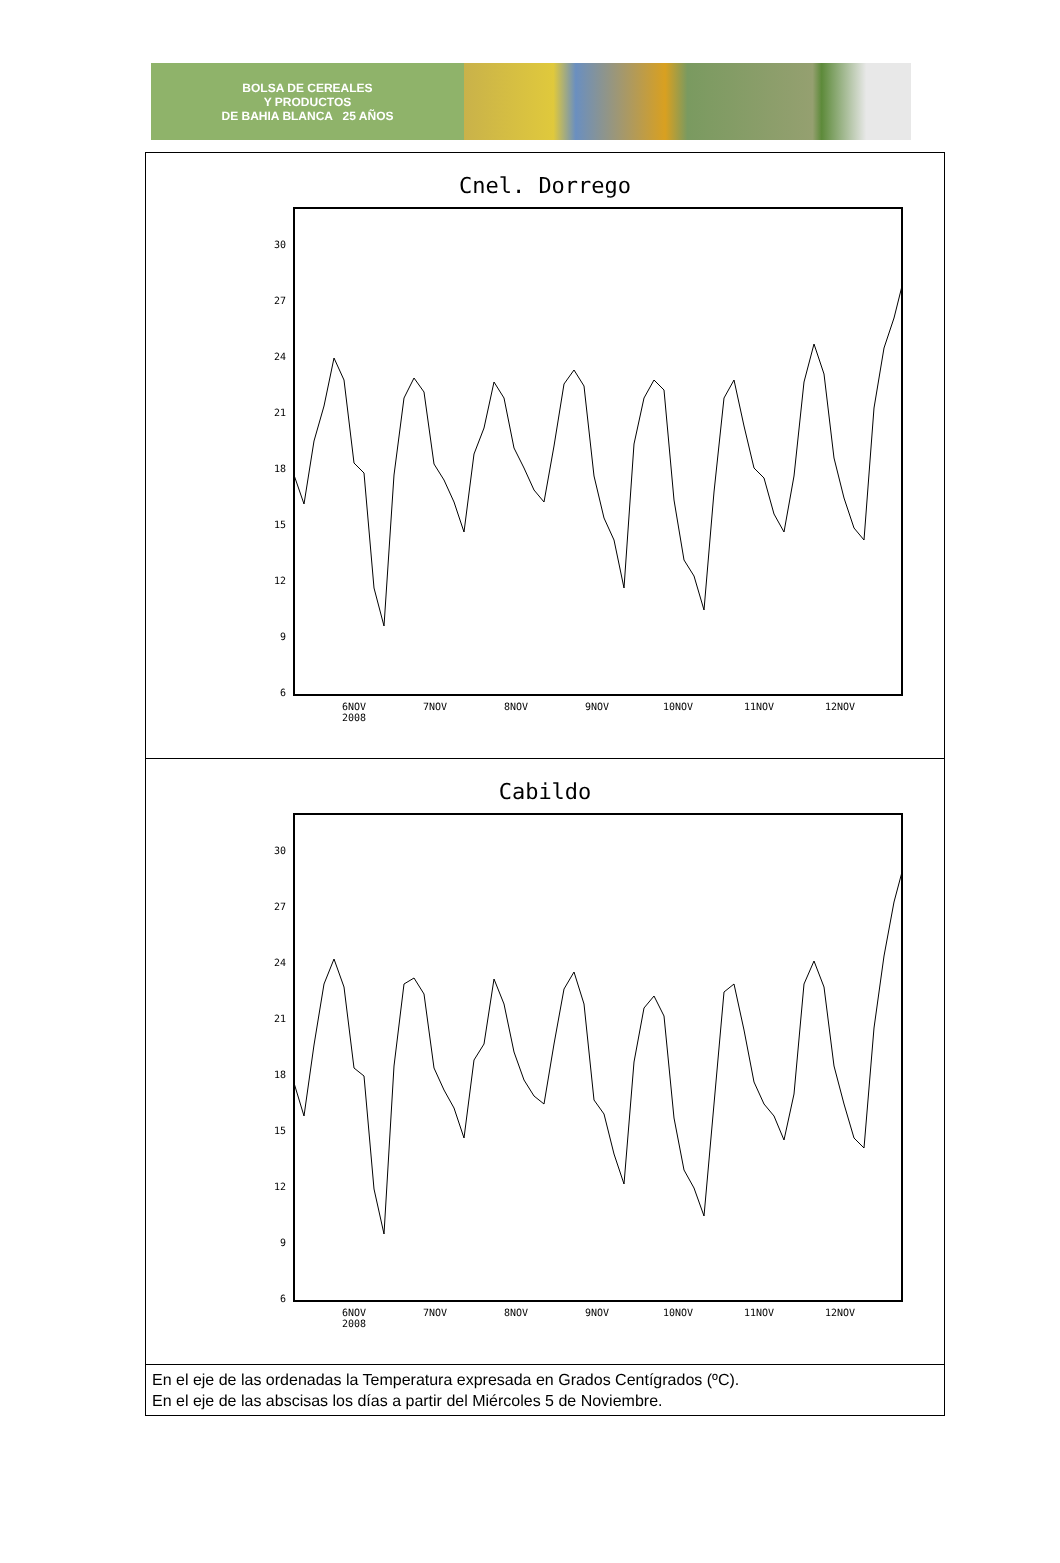BOLSA DE CEREALES
Y PRODUCTOS
DE BAHIA BLANCA 25 AÑOS
| Cnel. Dorrego 30 27 24 21 18 15 12 9 6 6NOV 2008 7NOV 8NOV 9NOV 10NOV 11NOV 12NOV |
| Cabildo 30 27 24 21 18 15 12 9 6 6NOV 2008 7NOV 8NOV 9NOV 10NOV 11NOV 12NOV |
| En el eje de las ordenadas la Temperatura expresada en Grados Centígrados (ºC). En el eje de las abscisas los días a partir del Miércoles 5 de Noviembre. |